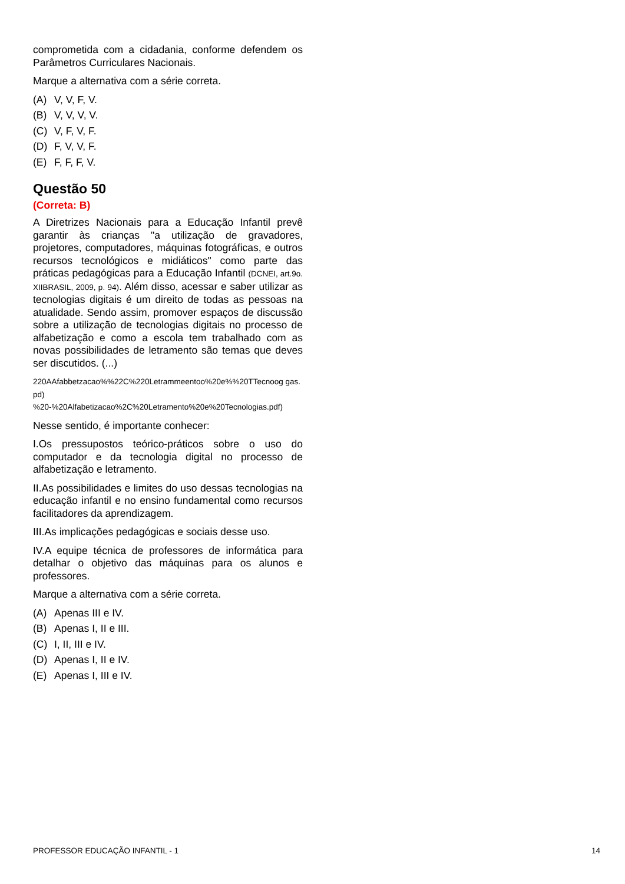comprometida com a cidadania, conforme defendem os Parâmetros Curriculares Nacionais.
Marque a alternativa com a série correta.
(A) V, V, F, V.
(B) V, V, V, V.
(C) V, F, V, F.
(D) F, V, V, F.
(E) F, F, F, V.
Questão 50
(Correta: B)
A Diretrizes Nacionais para a Educação Infantil prevê garantir às crianças "a utilização de gravadores, projetores, computadores, máquinas fotográficas, e outros recursos tecnológicos e midiáticos" como parte das práticas pedagógicas para a Educação Infantil (DCNEI, art.9o. XIIBRASIL, 2009, p. 94). Além disso, acessar e saber utilizar as tecnologias digitais é um direito de todas as pessoas na atualidade. Sendo assim, promover espaços de discussão sobre a utilização de tecnologias digitais no processo de alfabetização e como a escola tem trabalhado com as novas possibilidades de letramento são temas que deves ser discutidos. (...)
220AAfabbetzacao%%22C%220Letrammeentoo%20e%%20TTecnoog gas.pd)
%20-%20Alfabetizacao%2C%20Letramento%20e%20Tecnologias.pdf)
Nesse sentido, é importante conhecer:
I.Os pressupostos teórico-práticos sobre o uso do computador e da tecnologia digital no processo de alfabetização e letramento.
II.As possibilidades e limites do uso dessas tecnologias na educação infantil e no ensino fundamental como recursos facilitadores da aprendizagem.
III.As implicações pedagógicas e sociais desse uso.
IV.A equipe técnica de professores de informática para detalhar o objetivo das máquinas para os alunos e professores.
Marque a alternativa com a série correta.
(A) Apenas III e IV.
(B) Apenas I, II e III.
(C) I, II, III e IV.
(D) Apenas I, II e IV.
(E) Apenas I, III e IV.
PROFESSOR EDUCAÇÃO INFANTIL - 1 14